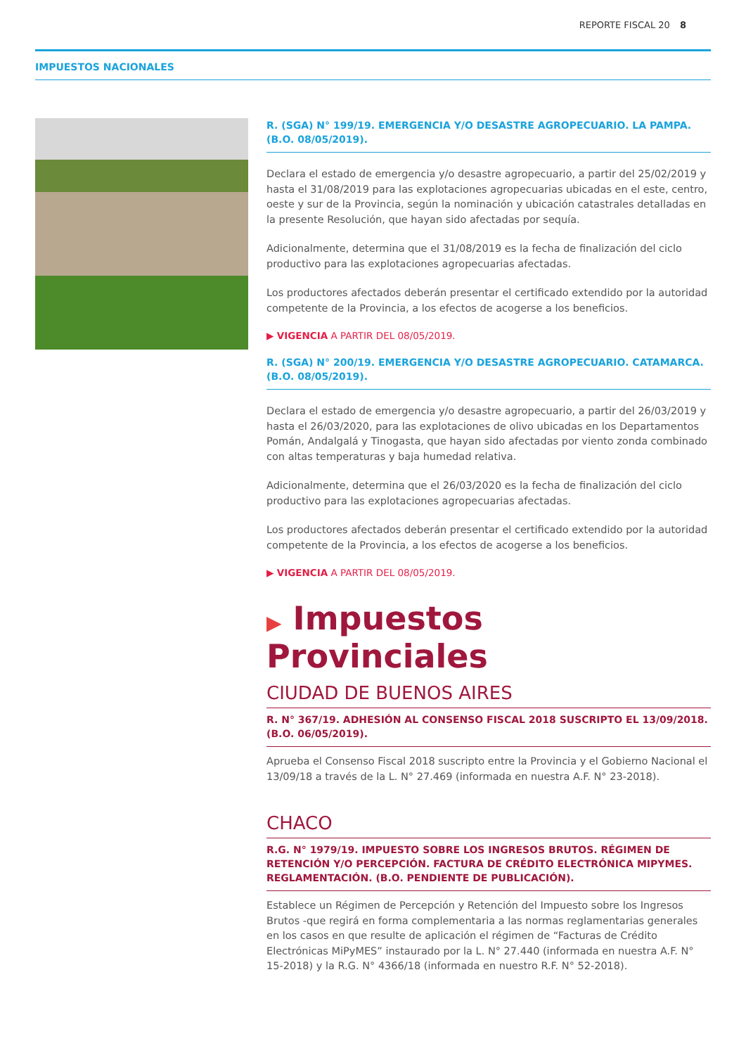REPORTE FISCAL 20 8
IMPUESTOS NACIONALES
R. (SGA) N° 199/19. EMERGENCIA Y/O DESASTRE AGROPECUARIO. LA PAMPA. (B.O. 08/05/2019).
Declara el estado de emergencia y/o desastre agropecuario, a partir del 25/02/2019 y hasta el 31/08/2019 para las explotaciones agropecuarias ubicadas en el este, centro, oeste y sur de la Provincia, según la nominación y ubicación catastrales detalladas en la presente Resolución, que hayan sido afectadas por sequía.
Adicionalmente, determina que el 31/08/2019 es la fecha de finalización del ciclo productivo para las explotaciones agropecuarias afectadas.
Los productores afectados deberán presentar el certificado extendido por la autoridad competente de la Provincia, a los efectos de acogerse a los beneficios.
▶ VIGENCIA A PARTIR DEL 08/05/2019.
R. (SGA) N° 200/19. EMERGENCIA Y/O DESASTRE AGROPECUARIO. CATAMARCA. (B.O. 08/05/2019).
Declara el estado de emergencia y/o desastre agropecuario, a partir del 26/03/2019 y hasta el 26/03/2020, para las explotaciones de olivo ubicadas en los Departamentos Pomán, Andalgalá y Tinogasta, que hayan sido afectadas por viento zonda combinado con altas temperaturas y baja humedad relativa.
Adicionalmente, determina que el 26/03/2020 es la fecha de finalización del ciclo productivo para las explotaciones agropecuarias afectadas.
Los productores afectados deberán presentar el certificado extendido por la autoridad competente de la Provincia, a los efectos de acogerse a los beneficios.
▶ VIGENCIA A PARTIR DEL 08/05/2019.
▶ Impuestos Provinciales
CIUDAD DE BUENOS AIRES
R. N° 367/19. ADHESIÓN AL CONSENSO FISCAL 2018 SUSCRIPTO EL 13/09/2018. (B.O. 06/05/2019).
Aprueba el Consenso Fiscal 2018 suscripto entre la Provincia y el Gobierno Nacional el 13/09/18 a través de la L. N° 27.469 (informada en nuestra A.F. N° 23-2018).
CHACO
R.G. N° 1979/19. IMPUESTO SOBRE LOS INGRESOS BRUTOS. RÉGIMEN DE RETENCIÓN Y/O PERCEPCIÓN. FACTURA DE CRÉDITO ELECTRÓNICA MIPYMES. REGLAMENTACIÓN. (B.O. PENDIENTE DE PUBLICACIÓN).
Establece un Régimen de Percepción y Retención del Impuesto sobre los Ingresos Brutos -que regirá en forma complementaria a las normas reglamentarias generales en los casos en que resulte de aplicación el régimen de “Facturas de Crédito Electrónicas MiPyMES” instaurado por la L. N° 27.440 (informada en nuestra A.F. N° 15-2018) y la R.G. N° 4366/18 (informada en nuestro R.F. N° 52-2018).